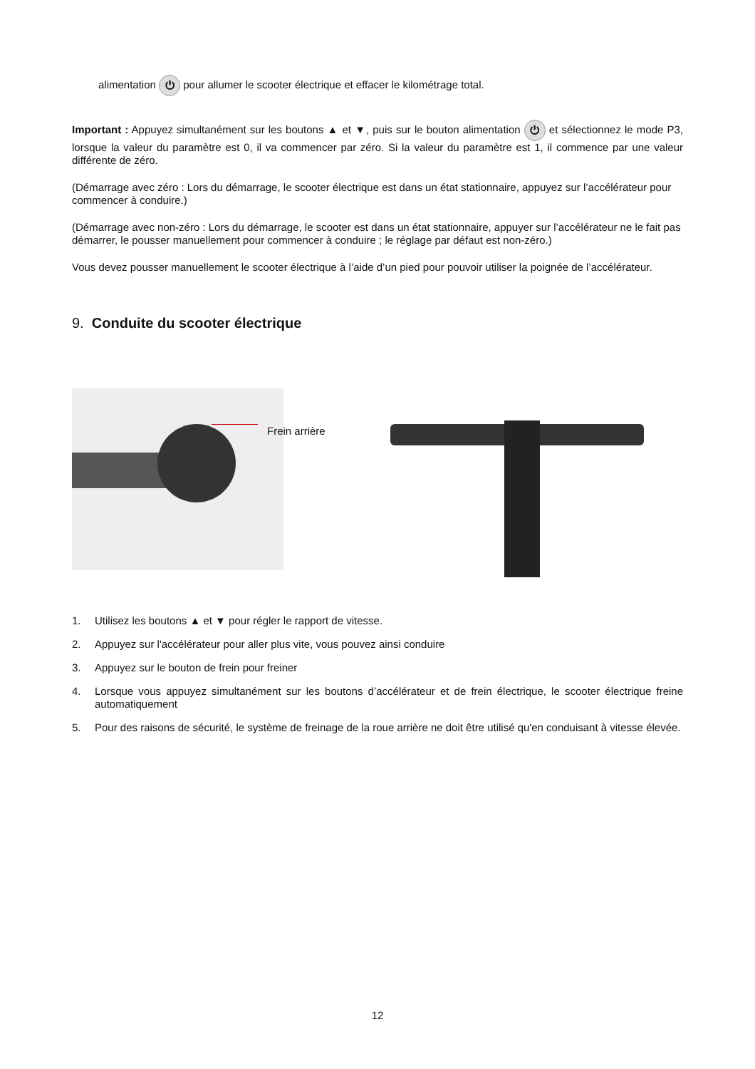alimentation ⏻ pour allumer le scooter électrique et effacer le kilométrage total.
Important : Appuyez simultanément sur les boutons ▲ et ▼, puis sur le bouton alimentation ⏻ et sélectionnez le mode P3, lorsque la valeur du paramètre est 0, il va commencer par zéro. Si la valeur du paramètre est 1, il commence par une valeur différente de zéro.
(Démarrage avec zéro : Lors du démarrage, le scooter électrique est dans un état stationnaire, appuyez sur l’accélérateur pour commencer à conduire.)
(Démarrage avec non-zéro : Lors du démarrage, le scooter est dans un état stationnaire, appuyer sur l’accélérateur ne le fait pas démarrer, le pousser manuellement pour commencer à conduire ; le réglage par défaut est non-zéro.)
Vous devez pousser manuellement le scooter électrique à l’aide d’un pied pour pouvoir utiliser la poignée de l’accélérateur.
9. Conduite du scooter électrique
Frein arrière
1. Utilisez les boutons ▲ et ▼ pour régler le rapport de vitesse.
2. Appuyez sur l'accélérateur pour aller plus vite, vous pouvez ainsi conduire
3. Appuyez sur le bouton de frein pour freiner
4. Lorsque vous appuyez simultanément sur les boutons d’accélérateur et de frein électrique, le scooter électrique freine automatiquement
5. Pour des raisons de sécurité, le système de freinage de la roue arrière ne doit être utilisé qu'en conduisant à vitesse élevée.
12